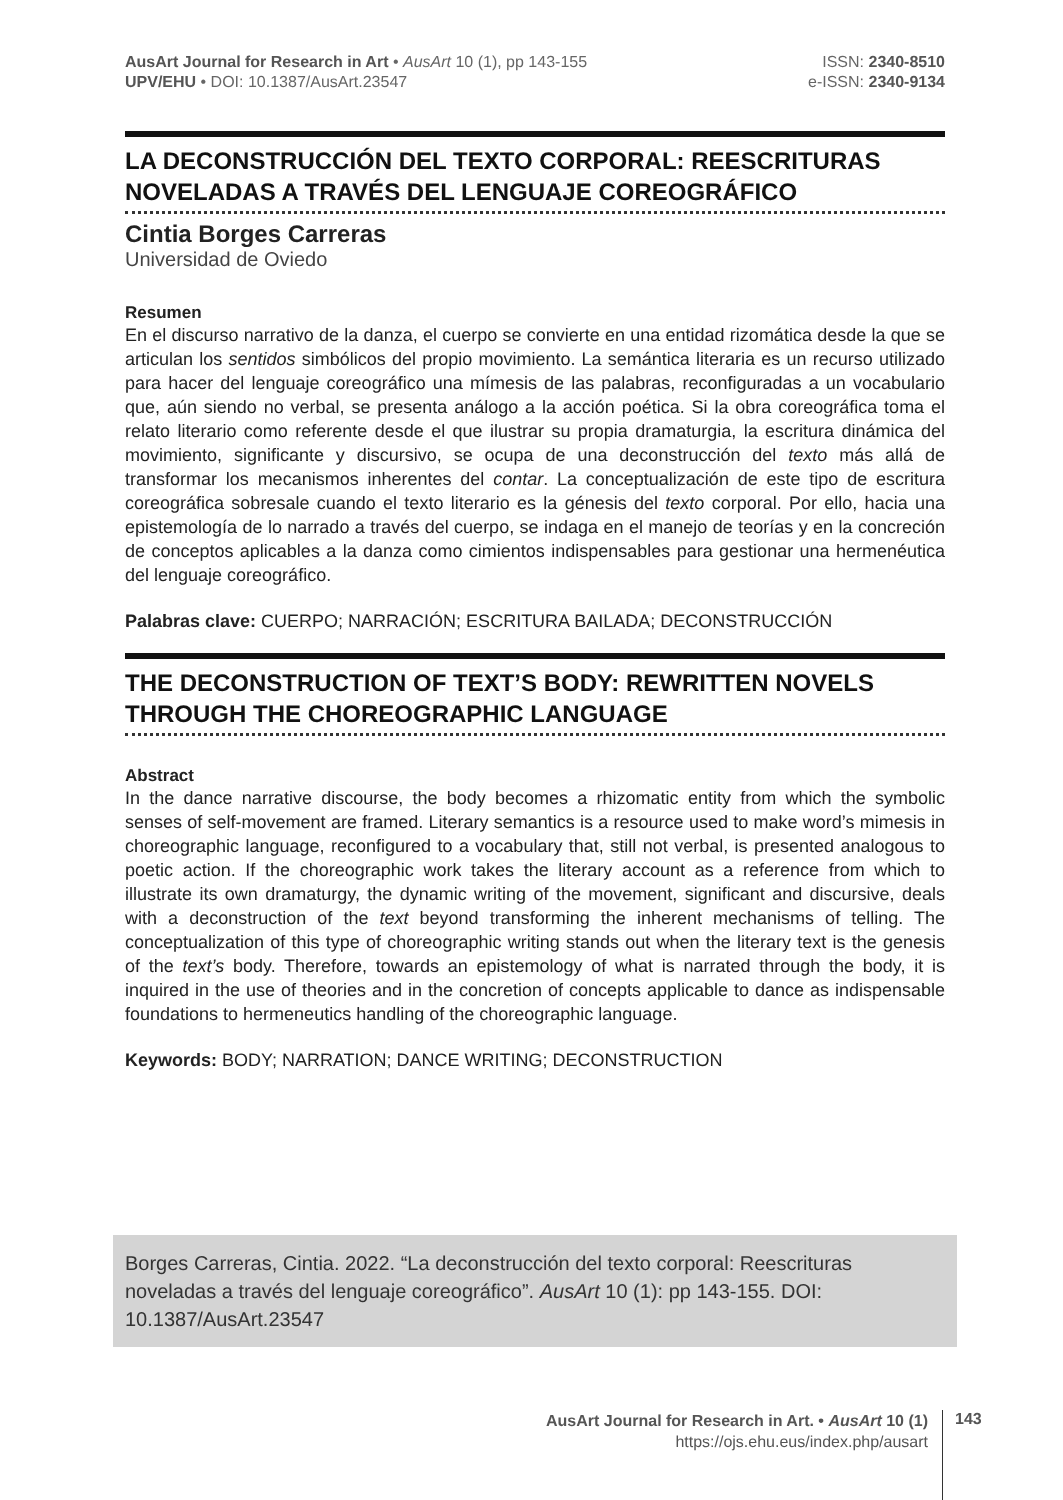AusArt Journal for Research in Art • AusArt 10 (1), pp 143-155
UPV/EHU • DOI: 10.1387/AusArt.23547
ISSN: 2340-8510
e-ISSN: 2340-9134
LA DECONSTRUCCIÓN DEL TEXTO CORPORAL: REESCRITURAS NOVELADAS A TRAVÉS DEL LENGUAJE COREOGRÁFICO
Cintia Borges Carreras
Universidad de Oviedo
Resumen
En el discurso narrativo de la danza, el cuerpo se convierte en una entidad rizomática desde la que se articulan los sentidos simbólicos del propio movimiento. La semántica literaria es un recurso utilizado para hacer del lenguaje coreográfico una mímesis de las palabras, reconfiguradas a un vocabulario que, aún siendo no verbal, se presenta análogo a la acción poética. Si la obra coreográfica toma el relato literario como referente desde el que ilustrar su propia dramaturgia, la escritura dinámica del movimiento, significante y discursivo, se ocupa de una deconstrucción del texto más allá de transformar los mecanismos inherentes del contar. La conceptualización de este tipo de escritura coreográfica sobresale cuando el texto literario es la génesis del texto corporal. Por ello, hacia una epistemología de lo narrado a través del cuerpo, se indaga en el manejo de teorías y en la concreción de conceptos aplicables a la danza como cimientos indispensables para gestionar una hermenéutica del lenguaje coreográfico.
Palabras clave: CUERPO; NARRACIÓN; ESCRITURA BAILADA; DECONSTRUCCIÓN
THE DECONSTRUCTION OF TEXT’S BODY: REWRITTEN NOVELS THROUGH THE CHOREOGRAPHIC LANGUAGE
Abstract
In the dance narrative discourse, the body becomes a rhizomatic entity from which the symbolic senses of self-movement are framed. Literary semantics is a resource used to make word’s mimesis in choreographic language, reconfigured to a vocabulary that, still not verbal, is presented analogous to poetic action. If the choreographic work takes the literary account as a reference from which to illustrate its own dramaturgy, the dynamic writing of the movement, significant and discursive, deals with a deconstruction of the text beyond transforming the inherent mechanisms of telling. The conceptualization of this type of choreographic writing stands out when the literary text is the genesis of the text’s body. Therefore, towards an epistemology of what is narrated through the body, it is inquired in the use of theories and in the concretion of concepts applicable to dance as indispensable foundations to hermeneutics handling of the choreographic language.
Keywords: BODY; NARRATION; DANCE WRITING; DECONSTRUCTION
Borges Carreras, Cintia. 2022. “La deconstrucción del texto corporal: Reescrituras noveladas a través del lenguaje coreográfico”. AusArt 10 (1): pp 143-155. DOI: 10.1387/AusArt.23547
AusArt Journal for Research in Art. • AusArt 10 (1)
https://ojs.ehu.eus/index.php/ausart
143